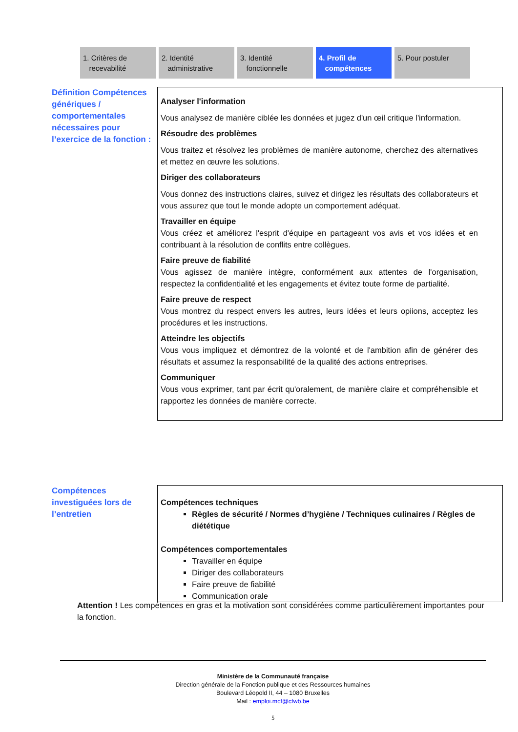1. Critères de
recevabilité
2. Identité
administrative
3. Identité
fonctionnelle
4. Profil de
compétences
5. Pour postuler
Définition Compétences génériques / comportementales nécessaires pour l’exercice de la fonction :
Analyser l'information
Vous analysez de manière ciblée les données et jugez d'un œil critique l'information.
Résoudre des problèmes
Vous traitez et résolvez les problèmes de manière autonome, cherchez des alternatives et mettez en œuvre les solutions.
Diriger des collaborateurs
Vous donnez des instructions claires, suivez et dirigez les résultats des collaborateurs et vous assurez que tout le monde adopte un comportement adéquat.
Travailler en équipe
Vous créez et améliorez l'esprit d'équipe en partageant vos avis et vos idées et en contribuant à la résolution de conflits entre collègues.
Faire preuve de fiabilité
Vous agissez de manière intègre, conformément aux attentes de l'organisation, respectez la confidentialité et les engagements et évitez toute forme de partialité.
Faire preuve de respect
Vous montrez du respect envers les autres, leurs idées et leurs opiions, acceptez les procédures et les instructions.
Atteindre les objectifs
Vous vous impliquez et démontrez de la volonté et de l'ambition afin de générer des résultats et assumez la responsabilité de la qualité des actions entreprises.
Communiquer
Vous vous exprimer, tant par écrit qu'oralement, de manière claire et compréhensible et rapportez les données de manière correcte.
Compétences investiguées lors de l’entretien
Compétences techniques
Règles de sécurité / Normes d’hygiène / Techniques culinaires / Règles de diététique
Compétences comportementales
Travailler en équipe
Diriger des collaborateurs
Faire preuve de fiabilité
Communication orale
Attention ! Les compétences en gras et la motivation sont considérées comme particulièrement importantes pour la fonction.
Ministère de la Communauté française
Direction générale de la Fonction publique et des Ressources humaines
Boulevard Léopold II, 44 – 1080 Bruxelles
Mail : emploi.mcf@cfwb.be
5